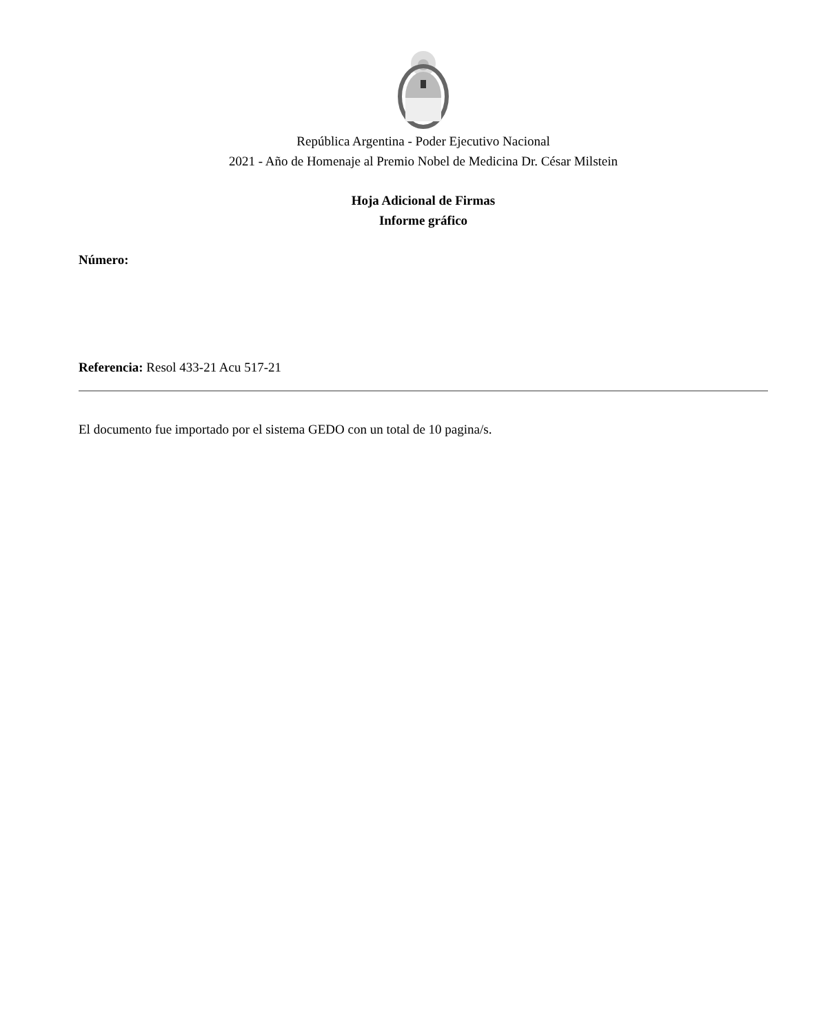República Argentina - Poder Ejecutivo Nacional
2021 - Año de Homenaje al Premio Nobel de Medicina Dr. César Milstein
Hoja Adicional de Firmas
Informe gráfico
Número:
Referencia: Resol 433-21 Acu 517-21
El documento fue importado por el sistema GEDO con un total de 10 pagina/s.